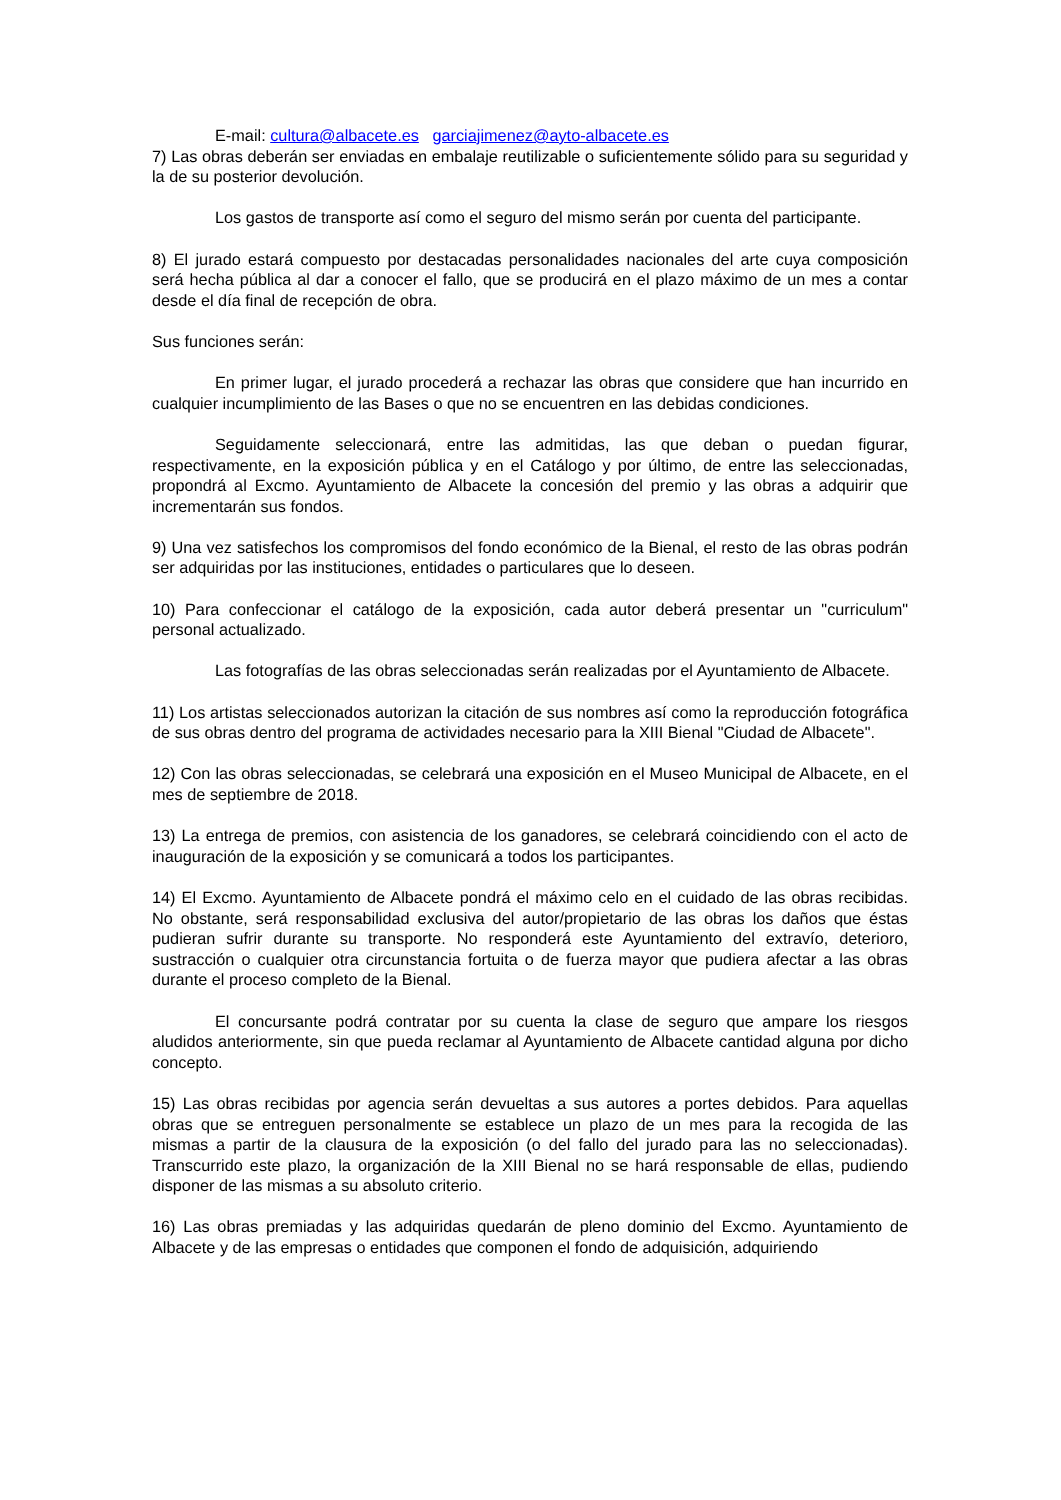E-mail: cultura@albacete.es garciajimenez@ayto-albacete.es
7) Las obras deberán ser enviadas en embalaje reutilizable o suficientemente sólido para su seguridad y la de su posterior devolución.
Los gastos de transporte así como el seguro del mismo serán por cuenta del participante.
8) El jurado estará compuesto por destacadas personalidades nacionales del arte cuya composición será hecha pública al dar a conocer el fallo, que se producirá en el plazo máximo de un mes a contar desde el día final de recepción de obra.
Sus funciones serán:
En primer lugar, el jurado procederá a rechazar las obras que considere que han incurrido en cualquier incumplimiento de las Bases o que no se encuentren en las debidas condiciones.
Seguidamente seleccionará, entre las admitidas, las que deban o puedan figurar, respectivamente, en la exposición pública y en el Catálogo y por último, de entre las seleccionadas, propondrá al Excmo. Ayuntamiento de Albacete la concesión del premio y las obras a adquirir que incrementarán sus fondos.
9) Una vez satisfechos los compromisos del fondo económico de la Bienal, el resto de las obras podrán ser adquiridas por las instituciones, entidades o particulares que lo deseen.
10) Para confeccionar el catálogo de la exposición, cada autor deberá presentar un "curriculum" personal actualizado.
Las fotografías de las obras seleccionadas serán realizadas por el Ayuntamiento de Albacete.
11) Los artistas seleccionados autorizan la citación de sus nombres así como la reproducción fotográfica de sus obras dentro del programa de actividades necesario para la XIII Bienal "Ciudad de Albacete".
12) Con las obras seleccionadas, se celebrará una exposición en el Museo Municipal de Albacete, en el mes de septiembre de 2018.
13) La entrega de premios, con asistencia de los ganadores, se celebrará coincidiendo con el acto de inauguración de la exposición y se comunicará a todos los participantes.
14) El Excmo. Ayuntamiento de Albacete pondrá el máximo celo en el cuidado de las obras recibidas. No obstante, será responsabilidad exclusiva del autor/propietario de las obras los daños que éstas pudieran sufrir durante su transporte. No responderá este Ayuntamiento del extravío, deterioro, sustracción o cualquier otra circunstancia fortuita o de fuerza mayor que pudiera afectar a las obras durante el proceso completo de la Bienal.
El concursante podrá contratar por su cuenta la clase de seguro que ampare los riesgos aludidos anteriormente, sin que pueda reclamar al Ayuntamiento de Albacete cantidad alguna por dicho concepto.
15) Las obras recibidas por agencia serán devueltas a sus autores a portes debidos. Para aquellas obras que se entreguen personalmente se establece un plazo de un mes para la recogida de las mismas a partir de la clausura de la exposición (o del fallo del jurado para las no seleccionadas). Transcurrido este plazo, la organización de la XIII Bienal no se hará responsable de ellas, pudiendo disponer de las mismas a su absoluto criterio.
16) Las obras premiadas y las adquiridas quedarán de pleno dominio del Excmo. Ayuntamiento de Albacete y de las empresas o entidades que componen el fondo de adquisición, adquiriendo